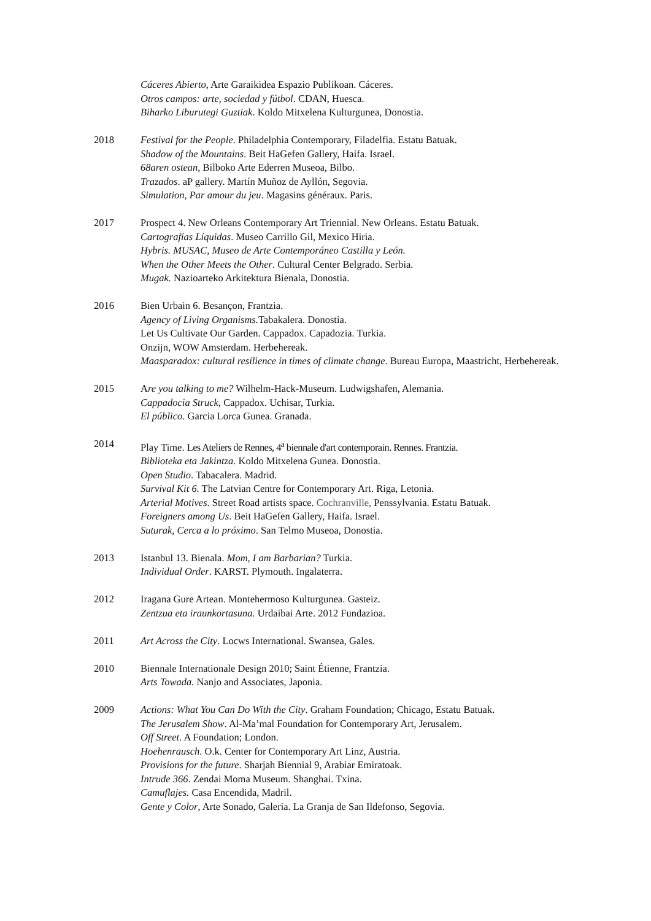Cáceres Abierto, Arte Garaikidea Espazio Publikoan. Cáceres.
Otros campos: arte, sociedad y fútbol. CDAN, Huesca.
Biharko Liburutegi Guztiak. Koldo Mitxelena Kulturgunea, Donostia.
2018 Festival for the People. Philadelphia Contemporary, Filadelfia. Estatu Batuak.
Shadow of the Mountains. Beit HaGefen Gallery, Haifa. Israel.
68aren ostean, Bilboko Arte Ederren Museoa, Bilbo.
Trazados. aP gallery. Martín Muñoz de Ayllón, Segovia.
Simulation, Par amour du jeu. Magasins généraux. Paris.
2017 Prospect 4. New Orleans Contemporary Art Triennial. New Orleans. Estatu Batuak.
Cartografías Líquidas. Museo Carrillo Gil, Mexico Hiria.
Hybris. MUSAC, Museo de Arte Contemporáneo Castilla y León.
When the Other Meets the Other. Cultural Center Belgrado. Serbia.
Mugak. Nazioarteko Arkitektura Bienala, Donostia.
2016 Bien Urbain 6. Besançon, Frantzia.
Agency of Living Organisms. Tabakalera. Donostia.
Let Us Cultivate Our Garden. Cappadox. Capadozia. Turkia.
Onzijn, WOW Amsterdam. Herbehereak.
Maasparadox: cultural resilience in times of climate change. Bureau Europa, Maastricht, Herbehereak.
2015 Are you talking to me? Wilhelm-Hack-Museum. Ludwigshafen, Alemania.
Cappadocia Struck, Cappadox. Uchisar, Turkia.
El público. Garcia Lorca Gunea. Granada.
2014 Play Time. Les Ateliers de Rennes, 4<sup>a</sup> biennale d'art contemporain. Rennes. Frantzia.
Biblioteka eta Jakintza. Koldo Mitxelena Gunea. Donostia.
Open Studio. Tabacalera. Madrid.
Survival Kit 6. The Latvian Centre for Contemporary Art. Riga, Letonia.
Arterial Motives. Street Road artists space. Cochranville, Penssylvania. Estatu Batuak.
Foreigners among Us. Beit HaGefen Gallery, Haifa. Israel.
Suturak, Cerca a lo próximo. San Telmo Museoa, Donostia.
2013 Istanbul 13. Bienala. Mom, I am Barbarian? Turkia.
Individual Order. KARST. Plymouth. Ingalaterra.
2012 Iragana Gure Artean. Montehermoso Kulturgunea. Gasteiz.
Zentzua eta iraunkortasuna. Urdaibai Arte. 2012 Fundazioa.
2011 Art Across the City. Locws International. Swansea, Gales.
2010 Biennale Internationale Design 2010; Saint Étienne, Frantzia.
Arts Towada. Nanjo and Associates, Japonia.
2009 Actions: What You Can Do With the City. Graham Foundation; Chicago, Estatu Batuak.
The Jerusalem Show. Al-Ma’mal Foundation for Contemporary Art, Jerusalem.
Off Street. A Foundation; London.
Hoehenrausch. O.k. Center for Contemporary Art Linz, Austria.
Provisions for the future. Sharjah Biennial 9, Arabiar Emiratoak.
Intrude 366. Zendai Moma Museum. Shanghai. Txina.
Camuflajes. Casa Encendida, Madril.
Gente y Color, Arte Sonado, Galeria. La Granja de San Ildefonso, Segovia.